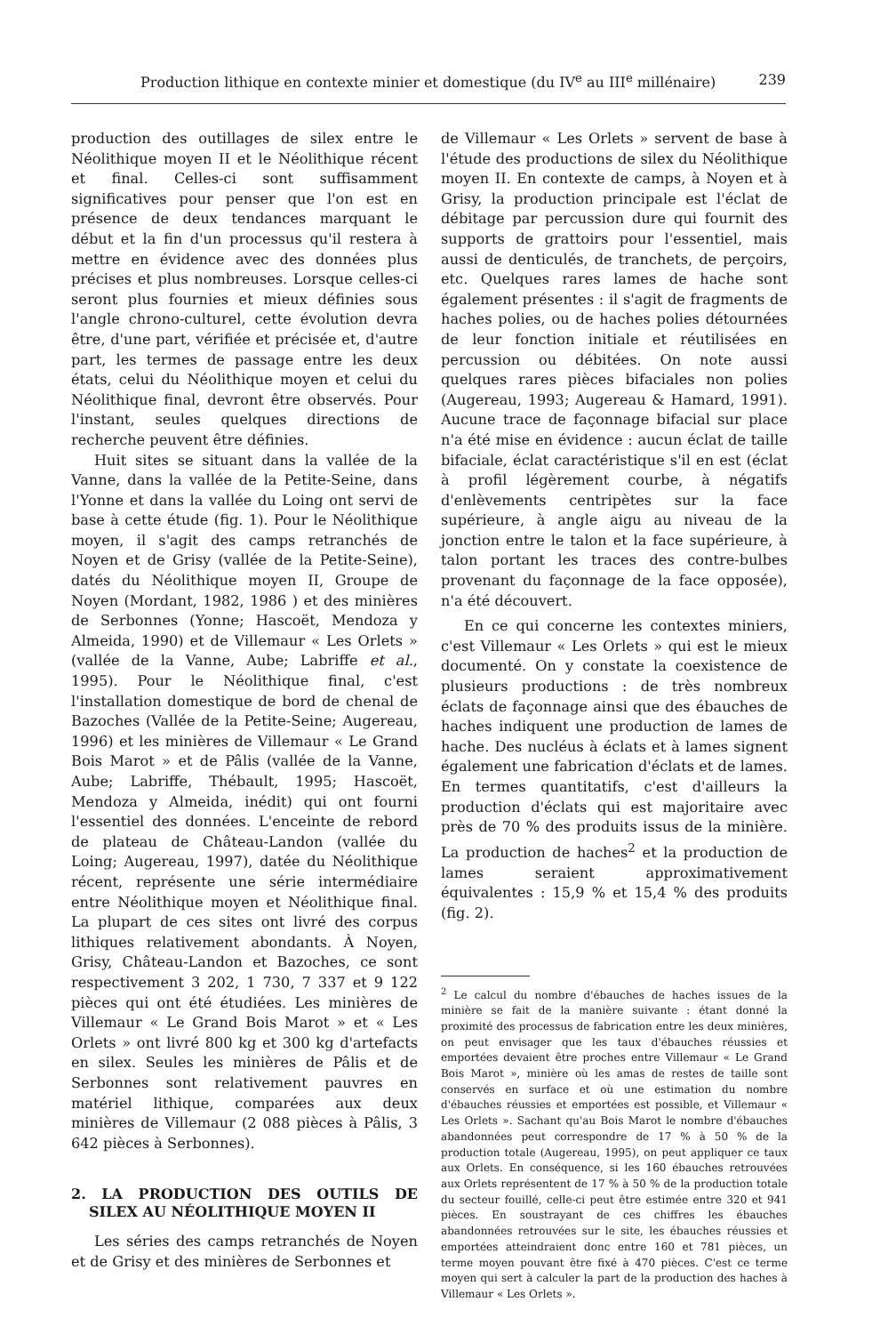Production lithique en contexte minier et domestique (du IV<sup>e</sup> au III<sup>e</sup> millénaire) 239
production des outillages de silex entre le Néolithique moyen II et le Néolithique récent et final. Celles-ci sont suffisamment significatives pour penser que l'on est en présence de deux tendances marquant le début et la fin d'un processus qu'il restera à mettre en évidence avec des données plus précises et plus nombreuses. Lorsque celles-ci seront plus fournies et mieux définies sous l'angle chrono-culturel, cette évolution devra être, d'une part, vérifiée et précisée et, d'autre part, les termes de passage entre les deux états, celui du Néolithique moyen et celui du Néolithique final, devront être observés. Pour l'instant, seules quelques directions de recherche peuvent être définies.
Huit sites se situant dans la vallée de la Vanne, dans la vallée de la Petite-Seine, dans l'Yonne et dans la vallée du Loing ont servi de base à cette étude (fig. 1). Pour le Néolithique moyen, il s'agit des camps retranchés de Noyen et de Grisy (vallée de la Petite-Seine), datés du Néolithique moyen II, Groupe de Noyen (Mordant, 1982, 1986 ) et des minières de Serbonnes (Yonne; Hascoët, Mendoza y Almeida, 1990) et de Villemaur « Les Orlets » (vallée de la Vanne, Aube; Labriffe et al., 1995). Pour le Néolithique final, c'est l'installation domestique de bord de chenal de Bazoches (Vallée de la Petite-Seine; Augereau, 1996) et les minières de Villemaur « Le Grand Bois Marot » et de Pâlis (vallée de la Vanne, Aube; Labriffe, Thébault, 1995; Hascoët, Mendoza y Almeida, inédit) qui ont fourni l'essentiel des données. L'enceinte de rebord de plateau de Château-Landon (vallée du Loing; Augereau, 1997), datée du Néolithique récent, représente une série intermédiaire entre Néolithique moyen et Néolithique final. La plupart de ces sites ont livré des corpus lithiques relativement abondants. À Noyen, Grisy, Château-Landon et Bazoches, ce sont respectivement 3 202, 1 730, 7 337 et 9 122 pièces qui ont été étudiées. Les minières de Villemaur « Le Grand Bois Marot » et « Les Orlets » ont livré 800 kg et 300 kg d'artefacts en silex. Seules les minières de Pâlis et de Serbonnes sont relativement pauvres en matériel lithique, comparées aux deux minières de Villemaur (2 088 pièces à Pâlis, 3 642 pièces à Serbonnes).
2. LA PRODUCTION DES OUTILS DE SILEX AU NÉOLITHIQUE MOYEN II
Les séries des camps retranchés de Noyen et de Grisy et des minières de Serbonnes et
de Villemaur « Les Orlets » servent de base à l'étude des productions de silex du Néolithique moyen II. En contexte de camps, à Noyen et à Grisy, la production principale est l'éclat de débitage par percussion dure qui fournit des supports de grattoirs pour l'essentiel, mais aussi de denticulés, de tranchets, de perçoirs, etc. Quelques rares lames de hache sont également présentes : il s'agit de fragments de haches polies, ou de haches polies détournées de leur fonction initiale et réutilisées en percussion ou débitées. On note aussi quelques rares pièces bifaciales non polies (Augereau, 1993; Augereau & Hamard, 1991). Aucune trace de façonnage bifacial sur place n'a été mise en évidence : aucun éclat de taille bifaciale, éclat caractéristique s'il en est (éclat à profil légèrement courbe, à négatifs d'enlèvements centripètes sur la face supérieure, à angle aigu au niveau de la jonction entre le talon et la face supérieure, à talon portant les traces des contre-bulbes provenant du façonnage de la face opposée), n'a été découvert.
En ce qui concerne les contextes miniers, c'est Villemaur « Les Orlets » qui est le mieux documenté. On y constate la coexistence de plusieurs productions : de très nombreux éclats de façonnage ainsi que des ébauches de haches indiquent une production de lames de hache. Des nucléus à éclats et à lames signent également une fabrication d'éclats et de lames. En termes quantitatifs, c'est d'ailleurs la production d'éclats qui est majoritaire avec près de 70 % des produits issus de la minière. La production de haches<sup>2</sup> et la production de lames seraient approximativement équivalentes : 15,9 % et 15,4 % des produits (fig. 2).
<sup>2</sup> Le calcul du nombre d'ébauches de haches issues de la minière se fait de la manière suivante : étant donné la proximité des processus de fabrication entre les deux minières, on peut envisager que les taux d'ébauches réussies et emportées devaient être proches entre Villemaur « Le Grand Bois Marot », minière où les amas de restes de taille sont conservés en surface et où une estimation du nombre d'ébauches réussies et emportées est possible, et Villemaur « Les Orlets ». Sachant qu'au Bois Marot le nombre d'ébauches abandonnées peut correspondre de 17 % à 50 % de la production totale (Augereau, 1995), on peut appliquer ce taux aux Orlets. En conséquence, si les 160 ébauches retrouvées aux Orlets représentent de 17 % à 50 % de la production totale du secteur fouillé, celle-ci peut être estimée entre 320 et 941 pièces. En soustrayant de ces chiffres les ébauches abandonnées retrouvées sur le site, les ébauches réussies et emportées atteindraient donc entre 160 et 781 pièces, un terme moyen pouvant être fixé à 470 pièces. C'est ce terme moyen qui sert à calculer la part de la production des haches à Villemaur « Les Orlets ».